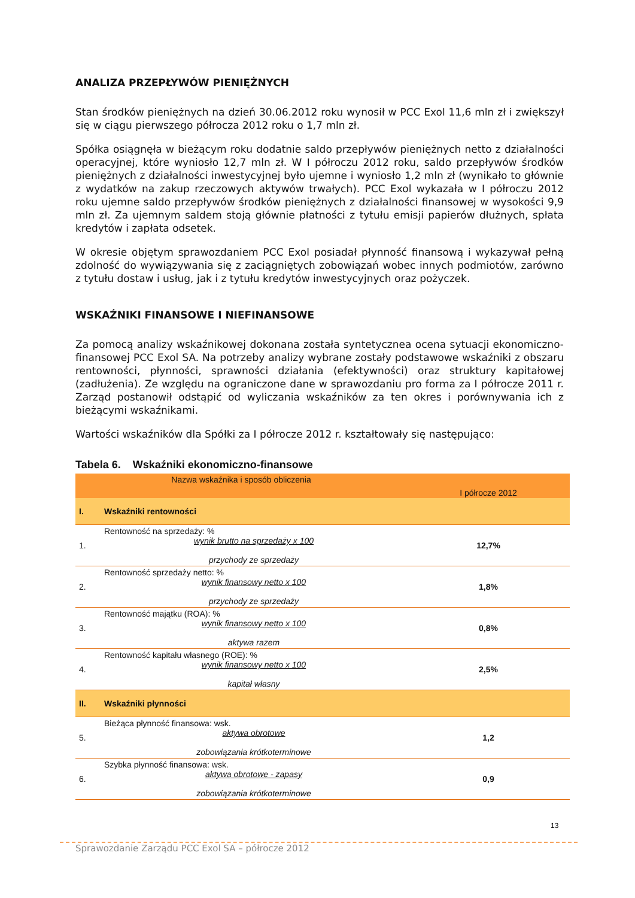ANALIZA PRZEPŁYWÓW PIENIĘŻNYCH
Stan środków pieniężnych na dzień 30.06.2012 roku wynosił w PCC Exol 11,6 mln zł i zwiększył się w ciągu pierwszego półrocza 2012 roku o 1,7 mln zł.
Spółka osiągnęła w bieżącym roku dodatnie saldo przepływów pieniężnych netto z działalności operacyjnej, które wyniosło 12,7 mln zł. W I półroczu 2012 roku, saldo przepływów środków pieniężnych z działalności inwestycyjnej było ujemne i wyniosło 1,2 mln zł (wynikało to głównie z wydatków na zakup rzeczowych aktywów trwałych). PCC Exol wykazała w I półroczu 2012 roku ujemne saldo przepływów środków pieniężnych z działalności finansowej w wysokości 9,9 mln zł. Za ujemnym saldem stoją głównie płatności z tytułu emisji papierów dłużnych, spłata kredytów i zapłata odsetek.
W okresie objętym sprawozdaniem PCC Exol posiadał płynność finansową i wykazywał pełną zdolność do wywiązywania się z zaciągniętych zobowiązań wobec innych podmiotów, zarówno z tytułu dostaw i usług, jak i z tytułu kredytów inwestycyjnych oraz pożyczek.
WSKAŹNIKI FINANSOWE I NIEFINANSOWE
Za pomocą analizy wskaźnikowej dokonana została syntetycznea ocena sytuacji ekonomiczno-finansowej PCC Exol SA. Na potrzeby analizy wybrane zostały podstawowe wskaźniki z obszaru rentowności, płynności, sprawności działania (efektywności) oraz struktury kapitałowej (zadłużenia). Ze względu na ograniczone dane w sprawozdaniu pro forma za I półrocze 2011 r. Zarząd postanowił odstąpić od wyliczania wskaźników za ten okres i porównywania ich z bieżącymi wskaźnikami.
Wartości wskaźników dla Spółki za I półrocze 2012 r. kształtowały się następująco:
Tabela 6. Wskaźniki ekonomiczno-finansowe
| Nazwa wskaźnika i sposób obliczenia | | I półrocze 2012 |
| --- | --- | --- |
| I. | Wskaźniki rentowności | |
| 1. | Rentowność na sprzedaży: % wynik brutto na sprzedaży x 100 przychody ze sprzedaży | 12,7% |
| 2. | Rentowność sprzedaży netto: % wynik finansowy netto x 100 przychody ze sprzedaży | 1,8% |
| 3. | Rentowność majątku (ROA): % wynik finansowy netto x 100 aktywa razem | 0,8% |
| 4. | Rentowność kapitału własnego (ROE): % wynik finansowy netto x 100 kapitał własny | 2,5% |
| II. | Wskaźniki płynności | |
| 5. | Bieżąca płynność finansowa: wsk. aktywa obrotowe zobowiązania krótkoterminowe | 1,2 |
| 6. | Szybka płynność finansowa: wsk. aktywa obrotowe - zapasy zobowiązania krótkoterminowe | 0,9 |
13
Sprawozdanie Zarządu PCC Exol SA – półrocze 2012